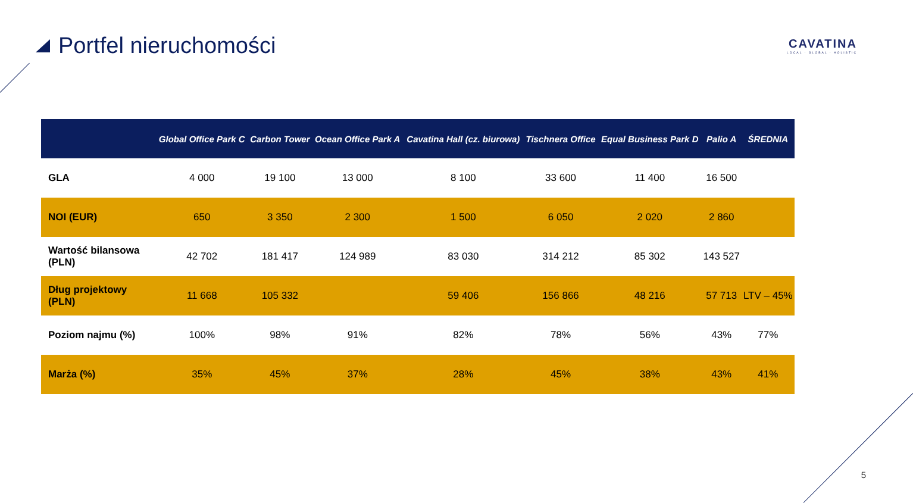Portfel nieruchomości
CAVATINA
LOCAL · GLOBAL · HOLISTIC
| | Global Office Park C | Carbon Tower | Ocean Office Park A | Cavatina Hall (cz. biurowa) | Tischnera Office | Equal Business Park D | Palio A | ŚREDNIA |
| --- | --- | --- | --- | --- | --- | --- | --- | --- |
| GLA | 4 000 | 19 100 | 13 000 | 8 100 | 33 600 | 11 400 | 16 500 | |
| NOI (EUR) | 650 | 3 350 | 2 300 | 1 500 | 6 050 | 2 020 | 2 860 | |
| Wartość bilansowa (PLN) | 42 702 | 181 417 | 124 989 | 83 030 | 314 212 | 85 302 | 143 527 | |
| Dług projektowy (PLN) | 11 668 | 105 332 | | 59 406 | 156 866 | 48 216 | 57 713 | LTV – 45% |
| Poziom najmu (%) | 100% | 98% | 91% | 82% | 78% | 56% | 43% | 77% |
| Marża (%) | 35% | 45% | 37% | 28% | 45% | 38% | 43% | 41% |
5